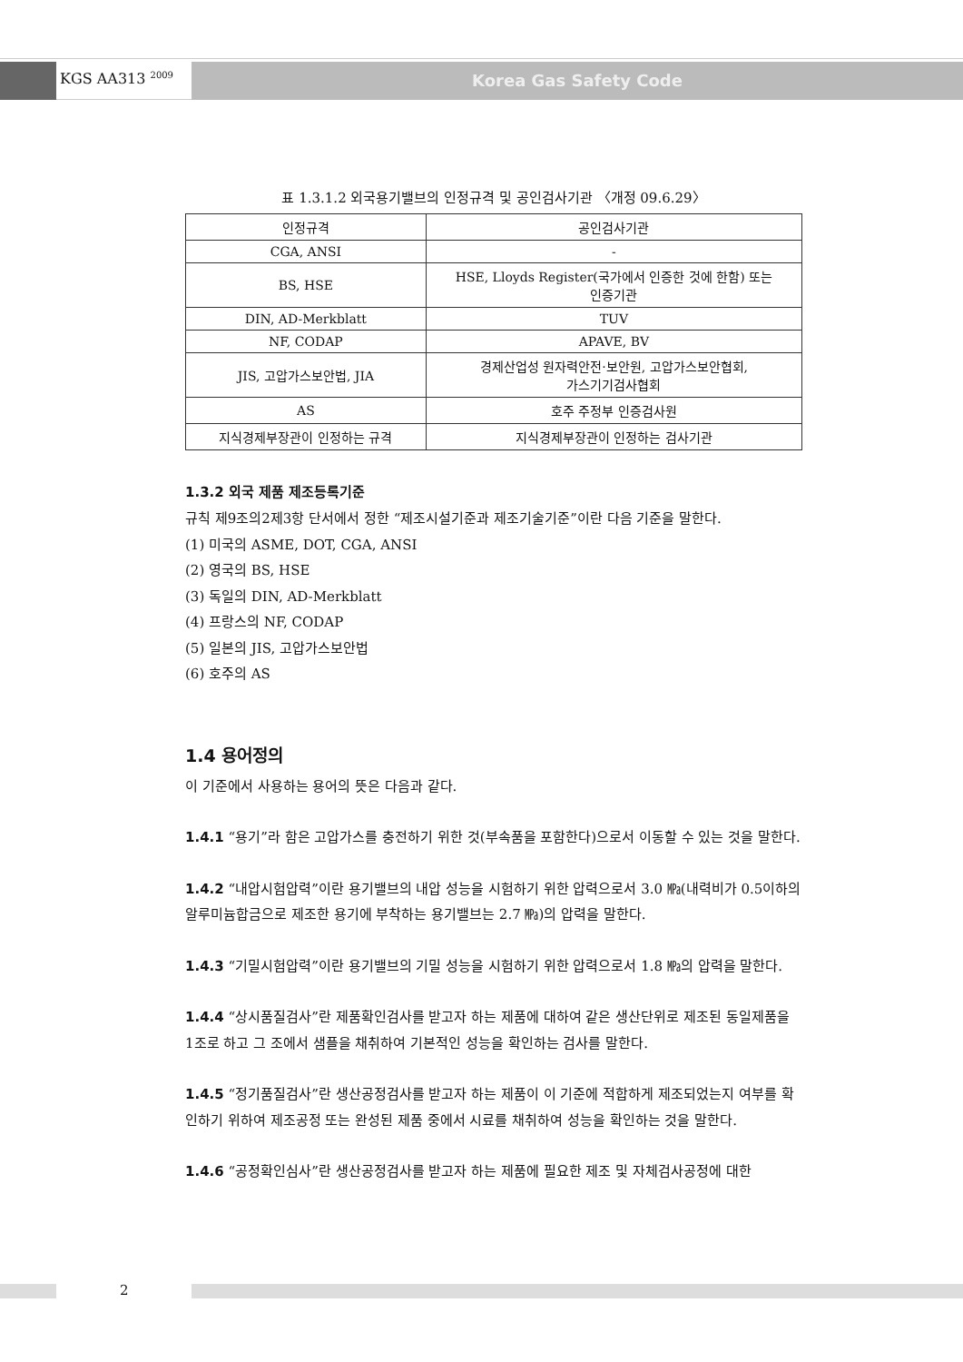KGS AA313 <sup>2009</sup> Korea Gas Safety Code
표 1.3.1.2 외국용기밸브의 인정규격 및 공인검사기관 〈개정 09.6.29〉
| 인정규격 | 공인검사기관 |
| --- | --- |
| CGA, ANSI | - |
| BS, HSE | HSE, Lloyds Register(국가에서 인증한 것에 한함) 또는 인증기관 |
| DIN, AD-Merkblatt | TUV |
| NF, CODAP | APAVE, BV |
| JIS, 고압가스보안법, JIA | 경제산업성 원자력안전·보안원, 고압가스보안협회, 가스기기검사협회 |
| AS | 호주 주정부 인증검사원 |
| 지식경제부장관이 인정하는 규격 | 지식경제부장관이 인정하는 검사기관 |
1.3.2 외국 제품 제조등록기준
규칙 제9조의2제3항 단서에서 정한 “제조시설기준과 제조기술기준”이란 다음 기준을 말한다.
(1) 미국의 ASME, DOT, CGA, ANSI
(2) 영국의 BS, HSE
(3) 독일의 DIN, AD-Merkblatt
(4) 프랑스의 NF, CODAP
(5) 일본의 JIS, 고압가스보안법
(6) 호주의 AS
1.4 용어정의
이 기준에서 사용하는 용어의 뜻은 다음과 같다.
1.4.1 “용기”라 함은 고압가스를 충전하기 위한 것(부속품을 포함한다)으로서 이동할 수 있는 것을 말한다.
1.4.2 “내압시험압력”이란 용기밸브의 내압 성능을 시험하기 위한 압력으로서 3.0 ㎫(내력비가 0.5이하의 알루미늄합금으로 제조한 용기에 부착하는 용기밸브는 2.7 ㎫)의 압력을 말한다.
1.4.3 “기밀시험압력”이란 용기밸브의 기밀 성능을 시험하기 위한 압력으로서 1.8 ㎫의 압력을 말한다.
1.4.4 “상시품질검사”란 제품확인검사를 받고자 하는 제품에 대하여 같은 생산단위로 제조된 동일제품을 1조로 하고 그 조에서 샘플을 채취하여 기본적인 성능을 확인하는 검사를 말한다.
1.4.5 “정기품질검사”란 생산공정검사를 받고자 하는 제품이 이 기준에 적합하게 제조되었는지 여부를 확인하기 위하여 제조공정 또는 완성된 제품 중에서 시료를 채취하여 성능을 확인하는 것을 말한다.
1.4.6 “공정확인심사”란 생산공정검사를 받고자 하는 제품에 필요한 제조 및 자체검사공정에 대한
2